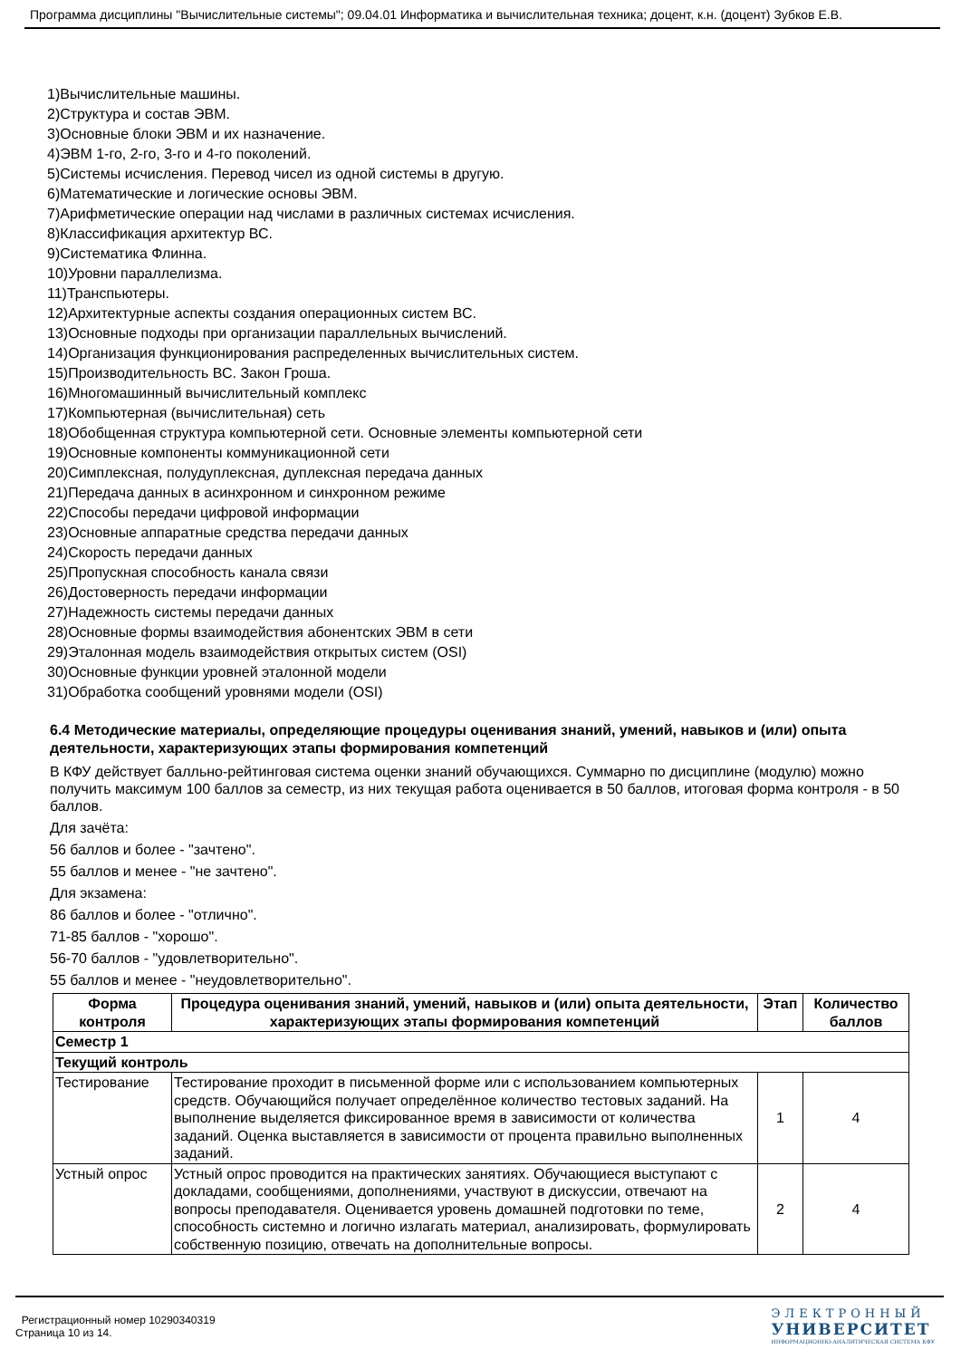Программа дисциплины "Вычислительные системы"; 09.04.01 Информатика и вычислительная техника; доцент, к.н. (доцент) Зубков Е.В.
1)Вычислительные машины.
2)Структура и состав ЭВМ.
3)Основные блоки ЭВМ и их назначение.
4)ЭВМ 1-го, 2-го, 3-го и 4-го поколений.
5)Системы исчисления. Перевод чисел из одной системы в другую.
6)Математические и логические основы ЭВМ.
7)Арифметические операции над числами в различных системах исчисления.
8)Классификация архитектур ВС.
9)Систематика Флинна.
10)Уровни параллелизма.
11)Транспьютеры.
12)Архитектурные аспекты создания операционных систем ВС.
13)Основные подходы при организации параллельных вычислений.
14)Организация функционирования распределенных вычислительных систем.
15)Производительность ВС. Закон Гроша.
16)Многомашинный вычислительный комплекс
17)Компьютерная (вычислительная) сеть
18)Обобщенная структура компьютерной сети. Основные элементы компьютерной сети
19)Основные компоненты коммуникационной сети
20)Симплексная, полудуплексная, дуплексная передача данных
21)Передача данных в асинхронном и синхронном режиме
22)Способы передачи цифровой информации
23)Основные аппаратные средства передачи данных
24)Скорость передачи данных
25)Пропускная способность канала связи
26)Достоверность передачи информации
27)Надежность системы передачи данных
28)Основные формы взаимодействия абонентских ЭВМ в сети
29)Эталонная модель взаимодействия открытых систем (OSI)
30)Основные функции уровней эталонной модели
31)Обработка сообщений уровнями модели (OSI)
6.4 Методические материалы, определяющие процедуры оценивания знаний, умений, навыков и (или) опыта деятельности, характеризующих этапы формирования компетенций
В КФУ действует балльно-рейтинговая система оценки знаний обучающихся. Суммарно по дисциплине (модулю) можно получить максимум 100 баллов за семестр, из них текущая работа оценивается в 50 баллов, итоговая форма контроля - в 50 баллов.
Для зачёта:
56 баллов и более - "зачтено".
55 баллов и менее - "не зачтено".
Для экзамена:
86 баллов и более - "отлично".
71-85 баллов - "хорошо".
56-70 баллов - "удовлетворительно".
55 баллов и менее - "неудовлетворительно".
| Форма контроля | Процедура оценивания знаний, умений, навыков и (или) опыта деятельности, характеризующих этапы формирования компетенций | Этап | Количество баллов |
| --- | --- | --- | --- |
| Семестр 1 | | | |
| Текущий контроль | | | |
| Тестирование | Тестирование проходит в письменной форме или с использованием компьютерных средств. Обучающийся получает определённое количество тестовых заданий. На выполнение выделяется фиксированное время в зависимости от количества заданий. Оценка выставляется в зависимости от процента правильно выполненных заданий. | 1 | 4 |
| Устный опрос | Устный опрос проводится на практических занятиях. Обучающиеся выступают с докладами, сообщениями, дополнениями, участвуют в дискуссии, отвечают на вопросы преподавателя. Оценивается уровень домашней подготовки по теме, способность системно и логично излагать материал, анализировать, формулировать собственную позицию, отвечать на дополнительные вопросы. | 2 | 4 |
Регистрационный номер 10290340319
Страница 10 из 14.
ЭЛЕКТРОННЫЙ
УНИВЕРСИТЕТ
ИНФОРМАЦИОННО-АНАЛИТИЧЕСКАЯ СИСТЕМА КФУ